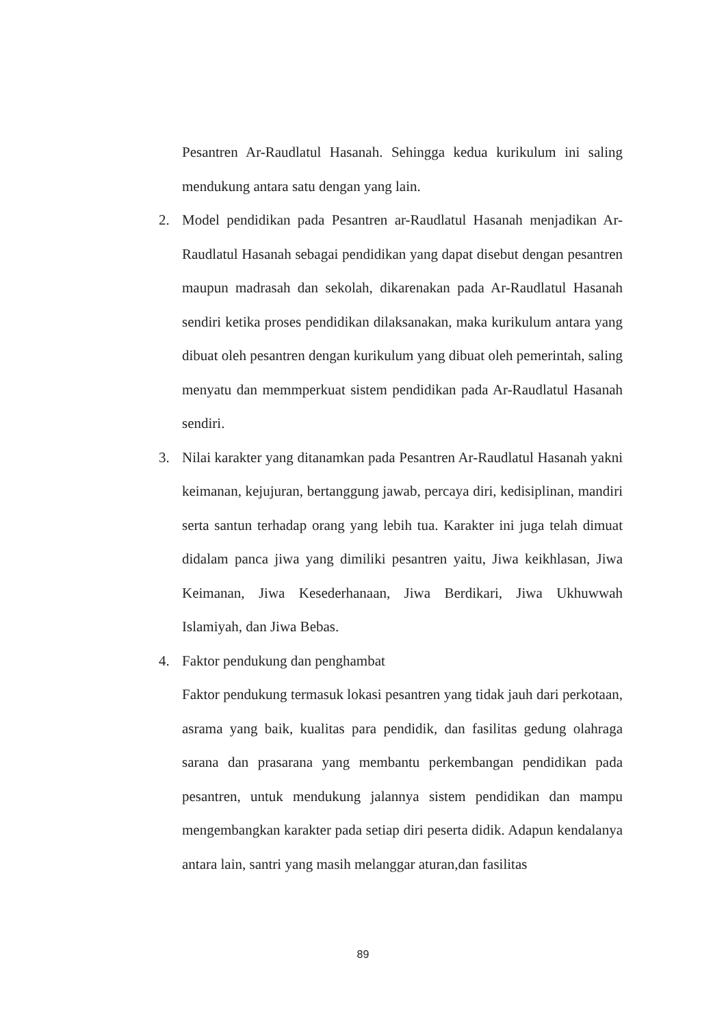Pesantren Ar-Raudlatul Hasanah. Sehingga kedua kurikulum ini saling mendukung antara satu dengan yang lain.
2. Model pendidikan pada Pesantren ar-Raudlatul Hasanah menjadikan Ar-Raudlatul Hasanah sebagai pendidikan yang dapat disebut dengan pesantren maupun madrasah dan sekolah, dikarenakan pada Ar-Raudlatul Hasanah sendiri ketika proses pendidikan dilaksanakan, maka kurikulum antara yang dibuat oleh pesantren dengan kurikulum yang dibuat oleh pemerintah, saling menyatu dan memmperkuat sistem pendidikan pada Ar-Raudlatul Hasanah sendiri.
3. Nilai karakter yang ditanamkan pada Pesantren Ar-Raudlatul Hasanah yakni keimanan, kejujuran, bertanggung jawab, percaya diri, kedisiplinan, mandiri serta santun terhadap orang yang lebih tua. Karakter ini juga telah dimuat didalam panca jiwa yang dimiliki pesantren yaitu, Jiwa keikhlasan, Jiwa Keimanan, Jiwa Kesederhanaan, Jiwa Berdikari, Jiwa Ukhuwwah Islamiyah, dan Jiwa Bebas.
4. Faktor pendukung dan penghambat
Faktor pendukung termasuk lokasi pesantren yang tidak jauh dari perkotaan, asrama yang baik, kualitas para pendidik, dan fasilitas gedung olahraga sarana dan prasarana yang membantu perkembangan pendidikan pada pesantren, untuk mendukung jalannya sistem pendidikan dan mampu mengembangkan karakter pada setiap diri peserta didik. Adapun kendalanya antara lain, santri yang masih melanggar aturan,dan fasilitas
89